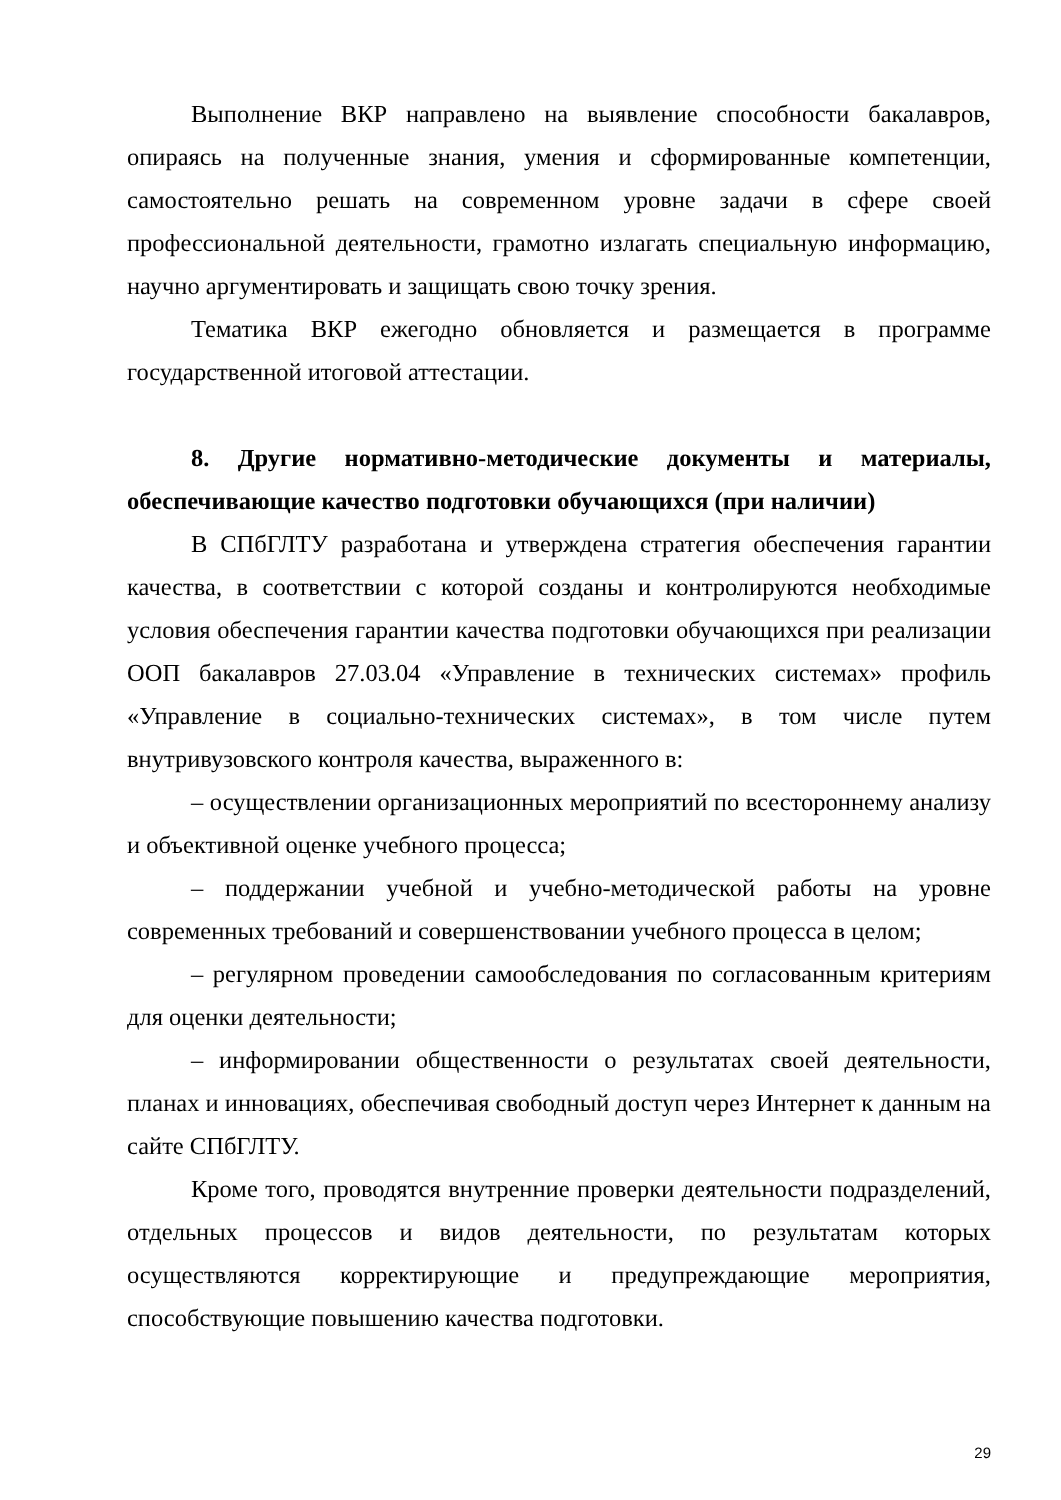Выполнение ВКР направлено на выявление способности бакалавров, опираясь на полученные знания, умения и сформированные компетенции, самостоятельно решать на современном уровне задачи в сфере своей профессиональной деятельности, грамотно излагать специальную информацию, научно аргументировать и защищать свою точку зрения.
Тематика ВКР ежегодно обновляется и размещается в программе государственной итоговой аттестации.
8. Другие нормативно-методические документы и материалы, обеспечивающие качество подготовки обучающихся (при наличии)
В СПбГЛТУ разработана и утверждена стратегия обеспечения гарантии качества, в соответствии с которой созданы и контролируются необходимые условия обеспечения гарантии качества подготовки обучающихся при реализации ООП бакалавров 27.03.04 «Управление в технических системах» профиль «Управление в социально-технических системах», в том числе путем внутривузовского контроля качества, выраженного в:
– осуществлении организационных мероприятий по всестороннему анализу и объективной оценке учебного процесса;
– поддержании учебной и учебно-методической работы на уровне современных требований и совершенствовании учебного процесса в целом;
– регулярном проведении самообследования по согласованным критериям для оценки деятельности;
– информировании общественности о результатах своей деятельности, планах и инновациях, обеспечивая свободный доступ через Интернет к данным на сайте СПбГЛТУ.
Кроме того, проводятся внутренние проверки деятельности подразделений, отдельных процессов и видов деятельности, по результатам которых осуществляются корректирующие и предупреждающие мероприятия, способствующие повышению качества подготовки.
29